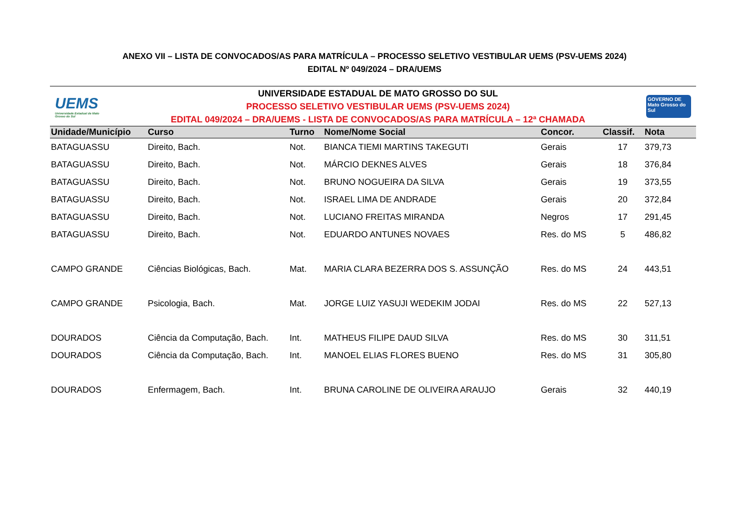ANEXO VII – LISTA DE CONVOCADOS/AS PARA MATRÍCULA – PROCESSO SELETIVO VESTIBULAR UEMS (PSV-UEMS 2024)
EDITAL Nº 049/2024 – DRA/UEMS
UEMS
Universidade Estadual de Mato Grosso do Sul
UNIVERSIDADE ESTADUAL DE MATO GROSSO DO SUL
PROCESSO SELETIVO VESTIBULAR UEMS (PSV-UEMS 2024)
EDITAL 049/2024 – DRA/UEMS - LISTA DE CONVOCADOS/AS PARA MATRÍCULA – 12ª CHAMADA
GOVERNO DE Mato Grosso do Sul
| Unidade/Município | Curso | Turno | Nome/Nome Social | Concor. | Classif. | Nota |
| --- | --- | --- | --- | --- | --- | --- |
| BATAGUASSU | Direito, Bach. | Not. | BIANCA TIEMI MARTINS TAKEGUTI | Gerais | 17 | 379,73 |
| BATAGUASSU | Direito, Bach. | Not. | MÁRCIO DEKNES ALVES | Gerais | 18 | 376,84 |
| BATAGUASSU | Direito, Bach. | Not. | BRUNO NOGUEIRA DA SILVA | Gerais | 19 | 373,55 |
| BATAGUASSU | Direito, Bach. | Not. | ISRAEL LIMA DE ANDRADE | Gerais | 20 | 372,84 |
| BATAGUASSU | Direito, Bach. | Not. | LUCIANO FREITAS MIRANDA | Negros | 17 | 291,45 |
| BATAGUASSU | Direito, Bach. | Not. | EDUARDO ANTUNES NOVAES | Res. do MS | 5 | 486,82 |
| CAMPO GRANDE | Ciências Biológicas, Bach. | Mat. | MARIA CLARA BEZERRA DOS S. ASSUNÇÃO | Res. do MS | 24 | 443,51 |
| CAMPO GRANDE | Psicologia, Bach. | Mat. | JORGE LUIZ YASUJI WEDEKIM JODAI | Res. do MS | 22 | 527,13 |
| DOURADOS | Ciência da Computação, Bach. | Int. | MATHEUS FILIPE DAUD SILVA | Res. do MS | 30 | 311,51 |
| DOURADOS | Ciência da Computação, Bach. | Int. | MANOEL ELIAS FLORES BUENO | Res. do MS | 31 | 305,80 |
| DOURADOS | Enfermagem, Bach. | Int. | BRUNA CAROLINE DE OLIVEIRA ARAUJO | Gerais | 32 | 440,19 |